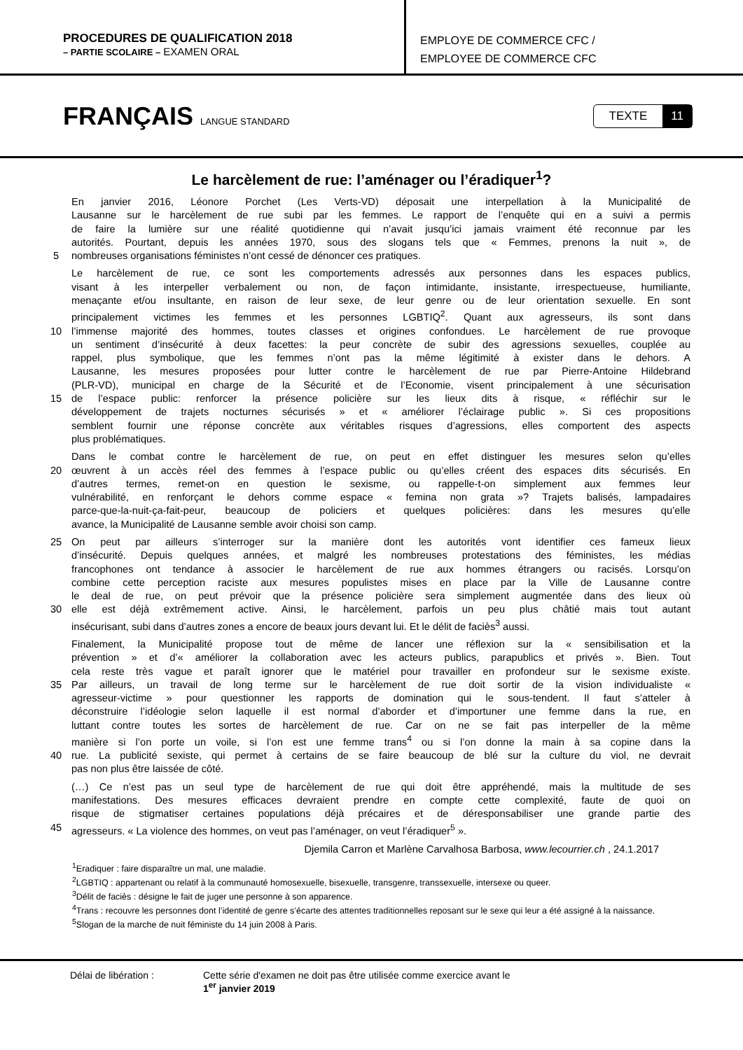PROCEDURES DE QUALIFICATION 2018
– PARTIE SCOLAIRE – EXAMEN ORAL
EMPLOYE DE COMMERCE CFC /
EMPLOYEE DE COMMERCE CFC
FRANÇAIS LANGUE STANDARD
TEXTE 11
Le harcèlement de rue: l’aménager ou l’éradiquer<sup>1</sup>?
En janvier 2016, Léonore Porchet (Les Verts-VD) déposait une interpellation à la Municipalité de
Lausanne sur le harcèlement de rue subi par les femmes. Le rapport de l’enquête qui en a suivi a permis
de faire la lumière sur une réalité quotidienne qui n’avait jusqu’ici jamais vraiment été reconnue par les
autorités. Pourtant, depuis les années 1970, sous des slogans tels que « Femmes, prenons la nuit », de
5 nombreuses organisations féministes n’ont cessé de dénoncer ces pratiques.
Le harcèlement de rue, ce sont les comportements adressés aux personnes dans les espaces publics,
visant à les interpeller verbalement ou non, de façon intimidante, insistante, irrespectueuse, humiliante,
menaçante et/ou insultante, en raison de leur sexe, de leur genre ou de leur orientation sexuelle. En sont
principalement victimes les femmes et les personnes LGBTIQ<sup>2</sup>. Quant aux agresseurs, ils sont dans
10 l’immense majorité des hommes, toutes classes et origines confondues. Le harcèlement de rue provoque
un sentiment d’insécurité à deux facettes: la peur concrète de subir des agressions sexuelles, couplée au
rappel, plus symbolique, que les femmes n’ont pas la même légitimité à exister dans le dehors. A
Lausanne, les mesures proposées pour lutter contre le harcèlement de rue par Pierre-Antoine Hildebrand
(PLR-VD), municipal en charge de la Sécurité et de l’Economie, visent principalement à une sécurisation
15 de l’espace public: renforcer la présence policière sur les lieux dits à risque, « réfléchir sur le
développement de trajets nocturnes sécurisés » et « améliorer l’éclairage public ». Si ces propositions
semblent fournir une réponse concrète aux véritables risques d’agressions, elles comportent des aspects
plus problématiques.
Dans le combat contre le harcèlement de rue, on peut en effet distinguer les mesures selon qu’elles
20 œuvrent à un accès réel des femmes à l’espace public ou qu’elles créent des espaces dits sécurisés. En
d’autres termes, remet-on en question le sexisme, ou rappelle-t-on simplement aux femmes leur
vulnérabilité, en renforçant le dehors comme espace « femina non grata »? Trajets balisés, lampadaires
parce-que-la-nuit-ça-fait-peur, beaucoup de policiers et quelques policières: dans les mesures qu’elle
avance, la Municipalité de Lausanne semble avoir choisi son camp.
25 On peut par ailleurs s’interroger sur la manière dont les autorités vont identifier ces fameux lieux
d’insécurité. Depuis quelques années, et malgré les nombreuses protestations des féministes, les médias
francophones ont tendance à associer le harcèlement de rue aux hommes étrangers ou racisés. Lorsqu’on
combine cette perception raciste aux mesures populistes mises en place par la Ville de Lausanne contre
le deal de rue, on peut prévoir que la présence policière sera simplement augmentée dans des lieux où
30 elle est déjà extrêmement active. Ainsi, le harcèlement, parfois un peu plus châtié mais tout autant
insécurisant, subi dans d’autres zones a encore de beaux jours devant lui. Et le délit de faciès<sup>3</sup> aussi.
Finalement, la Municipalité propose tout de même de lancer une réflexion sur la « sensibilisation et la
prévention » et d’« améliorer la collaboration avec les acteurs publics, parapublics et privés ». Bien. Tout
cela reste très vague et paraît ignorer que le matériel pour travailler en profondeur sur le sexisme existe.
35 Par ailleurs, un travail de long terme sur le harcèlement de rue doit sortir de la vision individualiste «
agresseur-victime » pour questionner les rapports de domination qui le sous-tendent. Il faut s’atteler à
déconstruire l’idéologie selon laquelle il est normal d’aborder et d’importuner une femme dans la rue, en
luttant contre toutes les sortes de harcèlement de rue. Car on ne se fait pas interpeller de la même
manière si l’on porte un voile, si l’on est une femme trans<sup>4</sup> ou si l’on donne la main à sa copine dans la
40 rue. La publicité sexiste, qui permet à certains de se faire beaucoup de blé sur la culture du viol, ne devrait
pas non plus être laissée de côté.
(…) Ce n’est pas un seul type de harcèlement de rue qui doit être appréhendé, mais la multitude de ses
manifestations. Des mesures efficaces devraient prendre en compte cette complexité, faute de quoi on
risque de stigmatiser certaines populations déjà précaires et de déresponsabiliser une grande partie des
45 agresseurs. « La violence des hommes, on veut pas l’aménager, on veut l’éradiquer<sup>5</sup> ».
Djemila Carron et Marlène Carvalhosa Barbosa, www.lecourrier.ch , 24.1.2017
<sup>1</sup> Eradiquer : faire disparaître un mal, une maladie.
<sup>2</sup> LGBTIQ : appartenant ou relatif à la communauté homosexuelle, bisexuelle, transgenre, transsexuelle, intersexe ou queer.
<sup>3</sup> Délit de faciès : désigne le fait de juger une personne à son apparence.
<sup>4</sup> Trans : recouvre les personnes dont l’identité de genre s’écarte des attentes traditionnelles reposant sur le sexe qui leur a été assigné à la naissance.
<sup>5</sup> Slogan de la marche de nuit féministe du 14 juin 2008 à Paris.
Délai de libération : Cette série d'examen ne doit pas être utilisée comme exercice avant le
1<sup>er</sup> janvier 2019